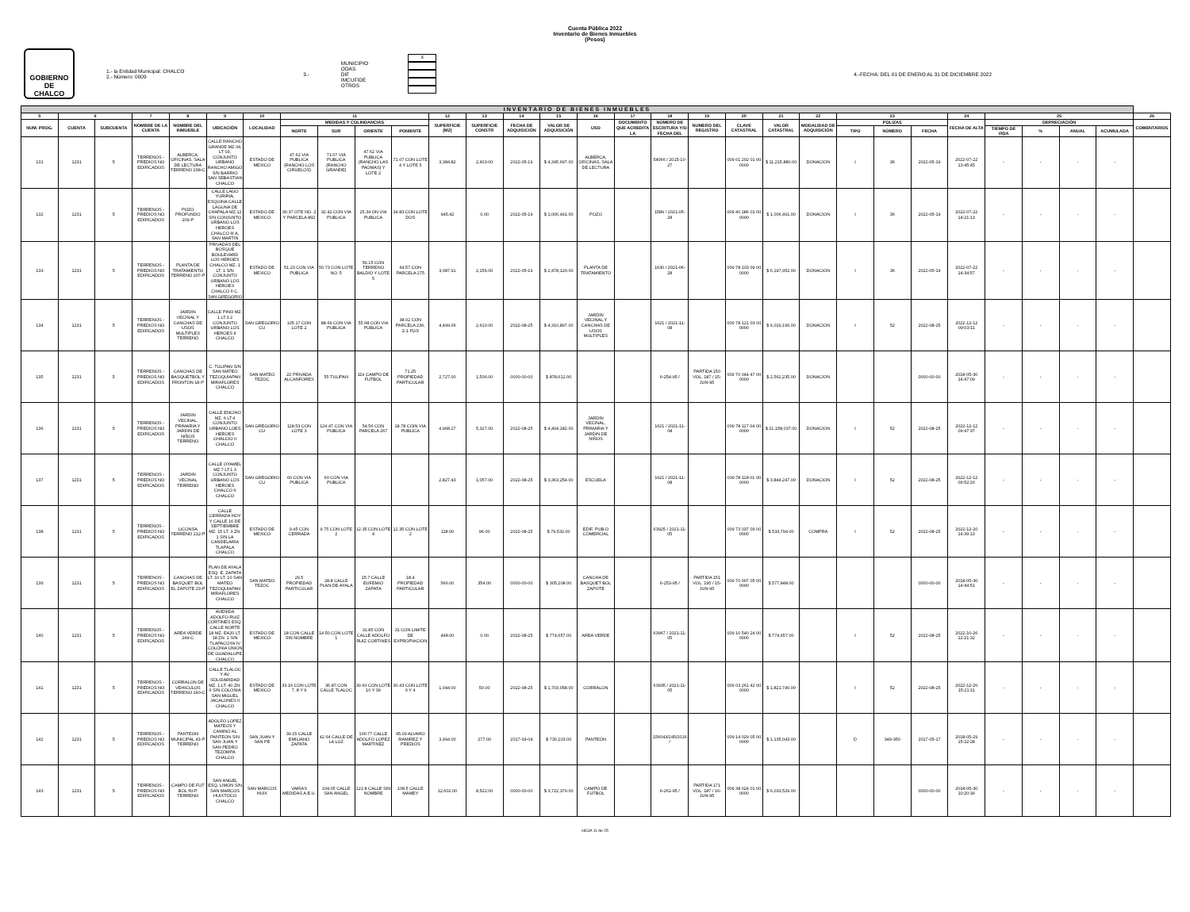Cuenta Pública 2022
Inventario de Bienes Inmuebles
(Pesos)
GOBIERNO DE
CHALCO
1.- la Entidad Municipal: CHALCO
2.- Número: 0009
3.-
MUNICIPIO
ODAS
DIF
IMCUFIDE
OTROS
X
4.-FECHA: DEL 01 DE ENERO AL 31 DE DICIEMBRE 2022
| INVENTARIO DE BIENES INMUEBLES | | | | | | | | | | | | | | | | | | | | | | | | | | | | | | |
| --- | --- | --- | --- | --- | --- | --- | --- | --- | --- | --- | --- | --- | --- | --- | --- | --- | --- | --- | --- | --- | --- | --- | --- | --- | --- | --- | --- | --- | --- | --- |
| 5 | 6 | | 7 | 8 | 9 | 10 | 11 | | | | 12 | 13 | 14 | 15 | 16 | 17 | 18 | 19 | 20 | 21 | 22 | 23 | | | 24 | 25 | | | | 26 |
| NUM. PROG. | CUENTA | SUBCUENTA | NOMBRE DE LA CUENTA | NOMBRE DEL INMUEBLE | UBICACIÓN | LOCALIDAD | MEDIDAS Y COLINDANCIAS | | | | SUPERFICIE (M2) | SUPERFICIE CONSTR | FECHA DE ADQUISICIÓN | VALOR DE ADQUISICIÓN | USO | DOCUMENTO QUE ACREDITA LA | NÚMERO DE ESCRITURA Y/O FECHA DEL | NUMERO DEL REGISTRO | CLAVE CATASTRAL | VALOR CATASTRAL | MODALIDAD DE ADQUISICIÓN | POLIZAS | | | FECHA DE ALTA | DEPRECIACIÓN | | | | COMENTARIOS |
| | | | | | | | NORTE | SUR | ORIENTE | PONIENTE | | | | | | | | | | | | TIPO | NÚMERO | FECHA | | TIEMPO DE VIDA | % | ANUAL | ACUMULADA | |
| 131 | 1231 | 5 | TERRENOS - PREDIOS NO EDIFICADOS | ALBERCA, OFICINAS, SALA DE LECTURA TERRENO 238-C | CALLE RANCHO GRANDE MZ 04, LT 03, CONJUNTO URBANO RANCHO AMIGO S/N BARRIO SAN SEBASTIAN CHALCO | ESTADO DE MEXICO | 47.62 VIA PUBLICA (RANCHO LOS CIRUELOS) | 71.07 VIA PUBLICA (RANCHO GRANDE) | 47.62 VIA PUBLICA (RANCHO LAS PAOMAS) Y LOTE 2 | 71.07 CON LOTE 4 Y LOTE 5 | 3,384.82 | 2,403.00 | 2022-05-19 | $ 4,345,697.00 | ALBERCA, OFICINAS, SALA DE LECTURA | | 54066 / 2015-10-27 | | 009 01 202 01 00 0000 | $ 11,215,880.00 | DONACION | I | 36 | 2022-05-19 | 2022-07-22 13:45:45 | - | - | - | - | |
| 132 | 1231 | 5 | TERRENOS - PREDIOS NO EDIFICADOS | POZO PROFUNDO 209-P | CALLE LAGO YURIRIA, ESQUINA CALLE LAGUNA DE CHAPALA MZ.12 S/N CONJUNTO URBANO LOS HEROES CHALCO III A, SAN MARTIN | ESTADO DE MEXICO | 30.37 OTE NO. 2 Y PARCELA 892 | 32.42 CON VIA PUBLICA | 25.34 ON VIA PUBLICA | 34.83 CON LOTE DOS | 945.42 | 0.00 | 2022-05-19 | $ 1,006,491.00 | POZO | | 1589 / 2021-05-28 | | 009 40 286 01 00 0000 | $ 1,006,491.00 | DONACION | I | 36 | 2022-05-19 | 2022-07-22 14:21:13 | - | - | - | - | |
| 133 | 1231 | 5 | TERRENOS - PREDIOS NO EDIFICADOS | PLANTA DE TRATAMIENTO TERRENO 207-P | PRIVADAS DEL BOSQUE BOULEVARD LOS HEROES CHALCO MZ. 1 LT. 1 S/N CONJUNTO URBANO LOS HEROES CHALCO II C. SAN GREGORIO | ESTADO DE MEXICO | 51.23 CON VIA PUBLICA | 50.73 CON LOTE NO. 5 | 56.15 CON TERRENO BALDIO Y LOTE 5 | 64.57 CON PARCELA 275 | 3,087.91 | 2,156.00 | 2022-05-19 | $ 2,478,120.00 | PLANTA DE TRATAMIENTO | | 1630 / 2021-06-28 | | 009 78 103 09 00 0000 | $ 6,197,952.00 | DONACION | I | 36 | 2022-05-19 | 2022-07-22 14:34:57 | - | - | - | - | |
| 134 | 1231 | 5 | TERRENOS - PREDIOS NO EDIFICADOS | JARDIN VECINAL Y CANCHAS DE USOS MULTIPLES TERRENO | CALLE PINO MZ. 1 LT.3 2 CONJUNTO URBANO LOS HEROES II CHALCO | SAN GREGORIO CU | 105.17 CON LOTE 2 | 88.69 CON VIA PUBLICA | 55.68 CON VIA PUBLICA | 38.02 CON PARCELA 236, Z-1 P2/3 | 4,499.06 | 2,610.00 | 2022-08-25 | $ 4,310,897.00 | JARDIN VECINAL Y CANCHAS DE USOS MULTIPLES | | 1621 / 2021-11-08 | | 009 78 121 03 00 0000 | $ 6,019,196.00 | DONACION | I | 52 | 2022-08-25 | 2022-12-12 09:03:11 | - | - | - | - | |
| 135 | 1231 | 5 | TERRENOS - PREDIOS NO EDIFICADOS | CANCHAS DE BASQUETBOL Y FRONTON 18-P | C. TULIPAN S/N SAN MATEO TEZOQUIAPAN MIRAFLORES CHALCO | SAN MATEO TEZOC | 22 PRIVADA ALCANFORES | 55 TULIPAN | 119 CAMPO DE FUTBOL | 71.25 PROPIEDAD PARTICULAR | 2,727.00 | 1,506.00 | 0000-00-00 | $ 878,612.00 | | | II-254-95 / | PARTIDA 150 VOL. 187 / 15-JUN-95 | 009 70 044 47 00 0000 | $ 2,562,235.00 | DONACION | | | 0000-00-00 | 2018-05-30 14:47:09 | - | - | - | - | |
| 136 | 1231 | 5 | TERRENOS - PREDIOS NO EDIFICADOS | JARDIN VECINAL, PRIMARIA Y JARDIN DE NIÑOS TERRENO | CALLE ENCINO MZ. 6 LT.4 CONJUNTO URBANO LOES HEROES CHALCIO II CHALCO | SAN GREGORIO CU | 118.53 CON LOTE 3 | 124.47 CON VIA PUBLICA | 54.56 CON PARCELA 267 | 18.78 COIN VIA PUBLICA | 4,968.27 | 5,327.00 | 2022-08-25 | $ 4,404,182.00 | JARDIN VECINAL, PRIMARIA Y JARDIN DE NIÑOS | | 1621 / 2021-11-08 | | 009 78 117 04 00 0000 | $ 21,158,037.00 | DONACION | I | 52 | 2022-08-25 | 2022-12-12 09:47:37 | - | - | - | - | |
| 137 | 1231 | 5 | TERRENOS - PREDIOS NO EDIFICADOS | JARDIN VECINAL TERRENO | CALLE OYAMEL MZ.7 LT.1 3 CONJUNTO URBANO LOS HEROES CHALCO II CHALCO | SAN GREGORIO CU | 60 CON VIA PUBLICA | 60 CON VIA PUBLICA | | | 2,827.43 | 1,057.00 | 2022-08-25 | $ 3,363,254.00 | ESCUELA | | 1621 / 2021-11-08 | | 009 78 118 01 00 0000 | $ 3,844,247.00 | DONACION | I | 52 | 2022-08-25 | 2022-12-12 09:52:20 | - | - | - | - | |
| 138 | 1231 | 5 | TERRENOS - PREDIOS NO EDIFICADOS | LICONSA TERRENO 212-P | CALLE CERRADA HOY Y CALLE 16 DE SEPTIEMBRE MZ. 15 LT. 3 ZN. 1 S/N LA CANDELARIA TLAPALA CHALCO | ESTADO DE MEXICO | 9.45 CON CERRADA | 9.75 CON LOTE 2 | 12.35 CON LOTE 4 | 12.35 CON LOTE 2 | 118.00 | 96.00 | 2022-08-25 | $ 79,532.00 | EDIF. PUB.O COMERCIAL | | 63925 / 2021-11-05 | | 009 73 037 09 00 0000 | $ 533,794.00 | COMPRA | I | 52 | 2022-08-25 | 2022-12-20 14:39:13 | - | - | - | - | |
| 139 | 1231 | 5 | TERRENOS - PREDIOS NO EDIFICADOS | CANCHAS DE BASQUET BOL EL ZAPOTE 23-P | PLAN DE AYALA ESQ. E. ZAPATA LT. 10 LT. 10 SAN MATEO TEZOQUIAPAN MIRAFLORES CHALCO | SAN MATEO TEZOC | 29.5 PROPIEDAD PARTICULAR | 28.8 CALLE PLAN DE AYALA | 15.7 CALLE EUFEMIO ZAPATA | 18.4 PROPIEDAD PARTICULAR | 566.00 | 354.00 | 0000-00-00 | $ 305,108.00 | CANCHA DE BASQUET BOL ZAPOTE | | II-253-95 / | PARTIDA 151 VOL. 195 / 15-JUN-95 | 009 70 007 05 00 0000 | $ 577,848.00 | | | | 0000-00-00 | 2018-05-30 14:44:51 | - | - | - | - | |
| 140 | 1231 | 5 | TERRENOS - PREDIOS NO EDIFICADOS | AREA VERDE 249-C | AVENIDA ADOLFO RUIZ CORTINES ESQ. CALLE NORTE 18 MZ. EA20 LT. 18 ZN. 1 S/N TLAPACOYA IV COLONIA UNION DE GUADALUPE CHALCO | ESTADO DE MEXICO | 18 CON CALLE SIN NOMBRE | 14.50 CON LOTE 1 | 31.85 CON CALLE ADOLFO RUIZ CORTINES | 31 CON LIMITE DE EXPROPIACION | 448.00 | 0.00 | 2022-08-25 | $ 774,657.00 | AREA VERDE | | 63967 / 2021-11-05 | | 009 10 540 24 00 0000 | $ 774,657.00 | | I | 52 | 2022-08-25 | 2022-10-26 12:21:32 | - | - | - | - | |
| 141 | 1231 | 5 | TERRENOS - PREDIOS NO EDIFICADOS | CORRALON DE VEHICULOS TERRENO 240-C | CALLE TLALOC Y AV. SOLIDARIDAD MZ. 1 LT. 40 ZN. 6 S/N COLONIA SAN MIGUEL JACALONES II CHALCO | ESTADO DE MEXICO | 33.16 CON LOTE 7, 8 Y 9 | 36.87 CON CALLE TLALOC | 30.60 CON LOTE 10 Y 39 | 30.43 CON LOTE 6 Y 4 | 1,044.00 | 50.00 | 2022-08-25 | $ 1,703,058.00 | CORRALON | | 63935 / 2021-11-05 | | 009 03 261 42 00 0000 | $ 1,821,740.00 | | I | 52 | 2022-08-25 | 2022-12-20 15:21:11 | - | - | - | - | |
| 142 | 1231 | 5 | TERRENOS - PREDIOS NO EDIFICADOS | PANTEON MUNICIPAL 43-P TERRENO | ADOLFO LOPEZ MATEOS Y CAMINO AL PANTEON S/N SAN JUAN Y SAN PEDRO TEZOMPA CHALCO | SAN JUAN Y SAN PE | 39.15 CALLE EMILIANO ZAPATA | 42.64 CALLE DE LA LUZ | 100.77 CALLE ADOLFO LOPEZ MARTINEZ | 95.09 ALVARO RAMIREZ Y PREDIOS | 3,994.00 | 277.00 | 2017-04-04 | $ 730,103.00 | PANTEON | | 156043/245/2016 / | | 009 14 029 05 00 0000 | $ 1,135,043.00 | | D | 349-350 | 2017-05-17 | 2018-05-29 15:22:28 | - | - | - | - | |
| 143 | 1231 | 5 | TERRENOS - PREDIOS NO EDIFICADOS | CAMPO DE FUT BOL 50-P TERRENO | SAN ANGEL ESQ. LIMON S/N SAN MARCOS HUIXTOCO CHALCO | SAN MARCOS HUIX | VARIAS MEDIDAS A.E.U. | 104.05 CALLE SAN ANGEL | 122.8 CALLE SIN NOMBRE | 108.5 CALLE MAMEY | 12,602.00 | 8,522.00 | 0000-00-00 | $ 3,722,379.00 | CAMPO DE FUTBOL | | II-261-95 / | PARTIDA 171 VOL. 187 / 16-JUN-95 | 009 38 024 01 00 0000 | $ 6,033,529.00 | | | | 0000-00-00 | 2018-05-30 10:20:39 | - | - | - | - | |
HOJA 11 de 25